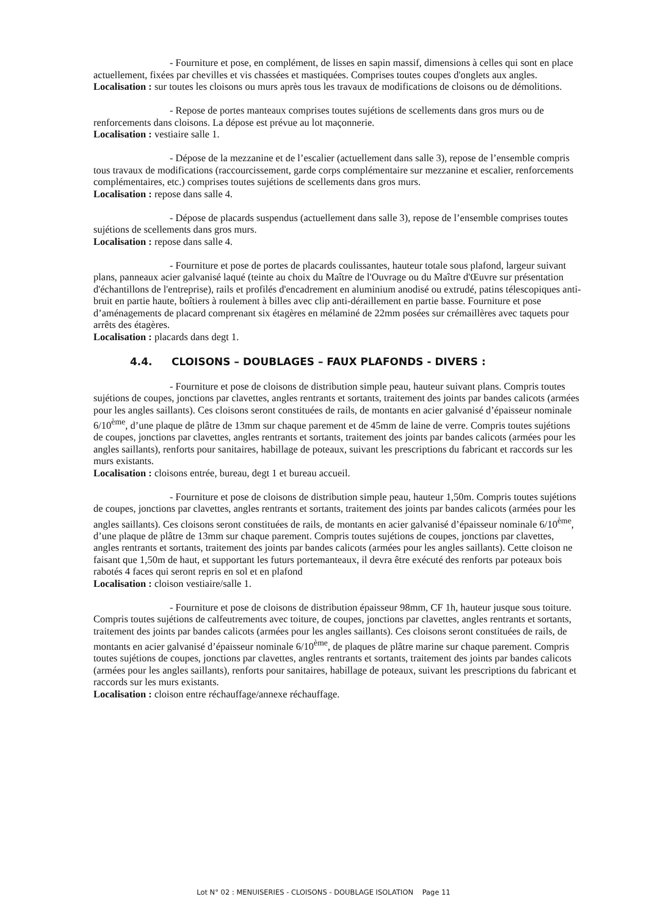- Fourniture et pose, en complément, de lisses en sapin massif, dimensions à celles qui sont en place actuellement, fixées par chevilles et vis chassées et mastiquées. Comprises toutes coupes d'onglets aux angles.
Localisation : sur toutes les cloisons ou murs après tous les travaux de modifications de cloisons ou de démolitions.
- Repose de portes manteaux comprises toutes sujétions de scellements dans gros murs ou de renforcements dans cloisons. La dépose est prévue au lot maçonnerie.
Localisation : vestiaire salle 1.
- Dépose de la mezzanine et de l’escalier (actuellement dans salle 3), repose de l’ensemble compris tous travaux de modifications (raccourcissement, garde corps complémentaire sur mezzanine et escalier, renforcements complémentaires, etc.) comprises toutes sujétions de scellements dans gros murs.
Localisation : repose dans salle 4.
- Dépose de placards suspendus (actuellement dans salle 3), repose de l’ensemble comprises toutes sujétions de scellements dans gros murs.
Localisation : repose dans salle 4.
- Fourniture et pose de portes de placards coulissantes, hauteur totale sous plafond, largeur suivant plans, panneaux acier galvanisé laqué (teinte au choix du Maître de l'Ouvrage ou du Maître d'Œuvre sur présentation d'échantillons de l'entreprise), rails et profilés d'encadrement en aluminium anodisé ou extrudé, patins télescopiques anti-bruit en partie haute, boîtiers à roulement à billes avec clip anti-déraillement en partie basse. Fourniture et pose d’aménagements de placard comprenant six étagères en mélaminé de 22mm posées sur crémaillères avec taquets pour arrêts des étagères.
Localisation : placards dans degt 1.
4.4. CLOISONS – DOUBLAGES – FAUX PLAFONDS - DIVERS :
- Fourniture et pose de cloisons de distribution simple peau, hauteur suivant plans. Compris toutes sujétions de coupes, jonctions par clavettes, angles rentrants et sortants, traitement des joints par bandes calicots (armées pour les angles saillants). Ces cloisons seront constituées de rails, de montants en acier galvanisé d’épaisseur nominale 6/10<sup>ème</sup>, d’une plaque de plâtre de 13mm sur chaque parement et de 45mm de laine de verre. Compris toutes sujétions de coupes, jonctions par clavettes, angles rentrants et sortants, traitement des joints par bandes calicots (armées pour les angles saillants), renforts pour sanitaires, habillage de poteaux, suivant les prescriptions du fabricant et raccords sur les murs existants.
Localisation : cloisons entrée, bureau, degt 1 et bureau accueil.
- Fourniture et pose de cloisons de distribution simple peau, hauteur 1,50m. Compris toutes sujétions de coupes, jonctions par clavettes, angles rentrants et sortants, traitement des joints par bandes calicots (armées pour les angles saillants). Ces cloisons seront constituées de rails, de montants en acier galvanisé d’épaisseur nominale 6/10<sup>ème</sup>, d’une plaque de plâtre de 13mm sur chaque parement. Compris toutes sujétions de coupes, jonctions par clavettes, angles rentrants et sortants, traitement des joints par bandes calicots (armées pour les angles saillants). Cette cloison ne faisant que 1,50m de haut, et supportant les futurs portemanteaux, il devra être exécuté des renforts par poteaux bois rabotés 4 faces qui seront repris en sol et en plafond
Localisation : cloison vestiaire/salle 1.
- Fourniture et pose de cloisons de distribution épaisseur 98mm, CF 1h, hauteur jusque sous toiture. Compris toutes sujétions de calfeutrements avec toiture, de coupes, jonctions par clavettes, angles rentrants et sortants, traitement des joints par bandes calicots (armées pour les angles saillants). Ces cloisons seront constituées de rails, de montants en acier galvanisé d’épaisseur nominale 6/10<sup>ème</sup>, de plaques de plâtre marine sur chaque parement. Compris toutes sujétions de coupes, jonctions par clavettes, angles rentrants et sortants, traitement des joints par bandes calicots (armées pour les angles saillants), renforts pour sanitaires, habillage de poteaux, suivant les prescriptions du fabricant et raccords sur les murs existants.
Localisation : cloison entre réchauffage/annexe réchauffage.
Lot N° 02 : MENUISERIES - CLOISONS - DOUBLAGE ISOLATION Page 11